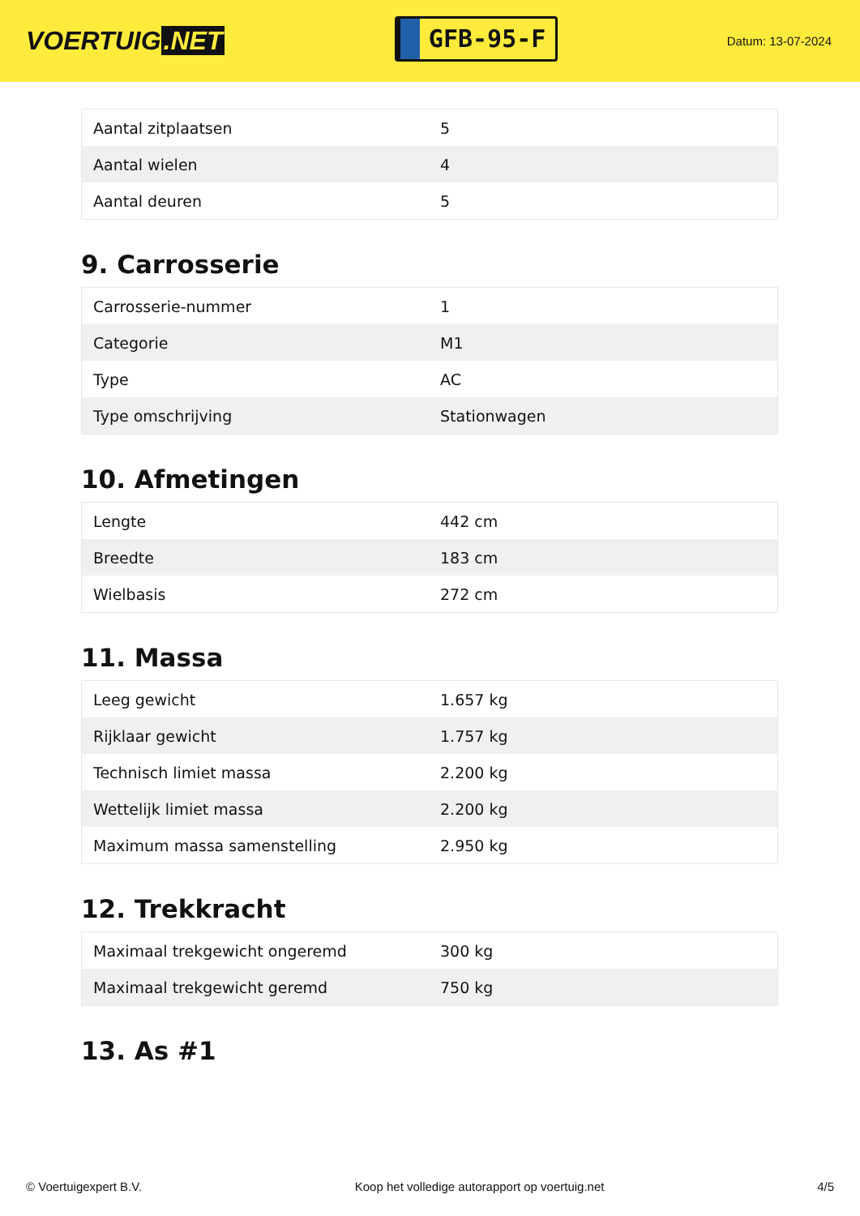VOERTUIG.NET
GFB-95-F
Datum: 13-07-2024
| Aantal zitplaatsen | 5 |
| Aantal wielen | 4 |
| Aantal deuren | 5 |
9. Carrosserie
| Carrosserie-nummer | 1 |
| Categorie | M1 |
| Type | AC |
| Type omschrijving | Stationwagen |
10. Afmetingen
| Lengte | 442 cm |
| Breedte | 183 cm |
| Wielbasis | 272 cm |
11. Massa
| Leeg gewicht | 1.657 kg |
| Rijklaar gewicht | 1.757 kg |
| Technisch limiet massa | 2.200 kg |
| Wettelijk limiet massa | 2.200 kg |
| Maximum massa samenstelling | 2.950 kg |
12. Trekkracht
| Maximaal trekgewicht ongeremd | 300 kg |
| Maximaal trekgewicht geremd | 750 kg |
13. As #1
© Voertuigexpert B.V. Koop het volledige autorapport op voertuig.net 4/5